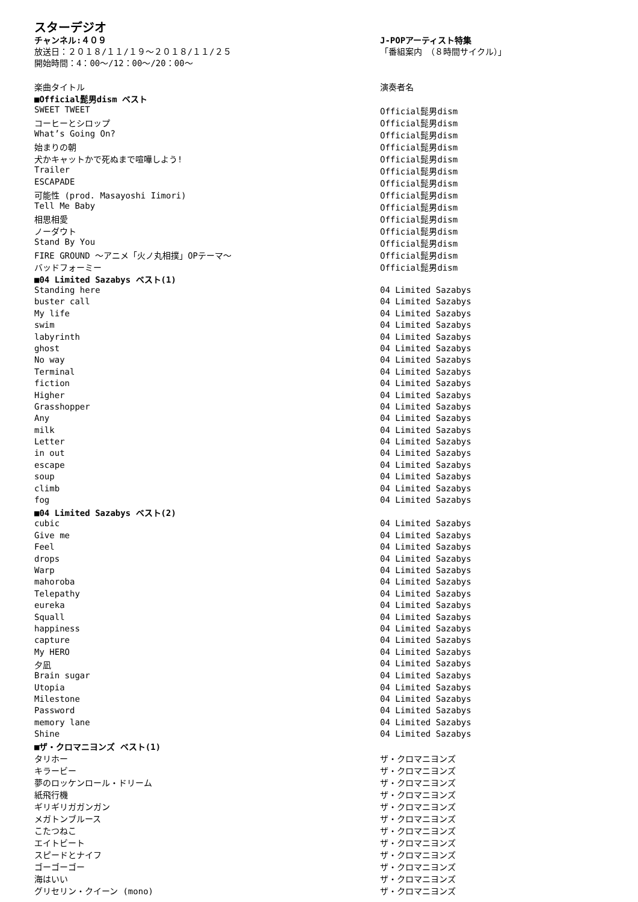スターデジオ
チャンネル:４０９
放送日：２０１８/１１/１９～２０１８/１１/２５
開始時間：4：00～/12：00～/20：00～
J-POPアーティスト特集
「番組案内　（８時間サイクル）」
| 楽曲タイトル | 演奏者名 |
| --- | --- |
| ■Official髭男dism ベスト | |
| SWEET TWEET | Official髭男dism |
| コーヒーとシロップ | Official髭男dism |
| What’s Going On? | Official髭男dism |
| 始まりの朝 | Official髭男dism |
| 犬かキャットかで死ぬまで喧嘩しよう! | Official髭男dism |
| Trailer | Official髭男dism |
| ESCAPADE | Official髭男dism |
| 可能性 (prod. Masayoshi Iimori) | Official髭男dism |
| Tell Me Baby | Official髭男dism |
| 相思相愛 | Official髭男dism |
| ノーダウト | Official髭男dism |
| Stand By You | Official髭男dism |
| FIRE GROUND ～アニメ「火ノ丸相撲」OPテーマ～ | Official髭男dism |
| バッドフォーミー | Official髭男dism |
| ■04 Limited Sazabys ベスト(1) | |
| Standing here | 04 Limited Sazabys |
| buster call | 04 Limited Sazabys |
| My life | 04 Limited Sazabys |
| swim | 04 Limited Sazabys |
| labyrinth | 04 Limited Sazabys |
| ghost | 04 Limited Sazabys |
| No way | 04 Limited Sazabys |
| Terminal | 04 Limited Sazabys |
| fiction | 04 Limited Sazabys |
| Higher | 04 Limited Sazabys |
| Grasshopper | 04 Limited Sazabys |
| Any | 04 Limited Sazabys |
| milk | 04 Limited Sazabys |
| Letter | 04 Limited Sazabys |
| in out | 04 Limited Sazabys |
| escape | 04 Limited Sazabys |
| soup | 04 Limited Sazabys |
| climb | 04 Limited Sazabys |
| fog | 04 Limited Sazabys |
| ■04 Limited Sazabys ベスト(2) | |
| cubic | 04 Limited Sazabys |
| Give me | 04 Limited Sazabys |
| Feel | 04 Limited Sazabys |
| drops | 04 Limited Sazabys |
| Warp | 04 Limited Sazabys |
| mahoroba | 04 Limited Sazabys |
| Telepathy | 04 Limited Sazabys |
| eureka | 04 Limited Sazabys |
| Squall | 04 Limited Sazabys |
| happiness | 04 Limited Sazabys |
| capture | 04 Limited Sazabys |
| My HERO | 04 Limited Sazabys |
| 夕凪 | 04 Limited Sazabys |
| Brain sugar | 04 Limited Sazabys |
| Utopia | 04 Limited Sazabys |
| Milestone | 04 Limited Sazabys |
| Password | 04 Limited Sazabys |
| memory lane | 04 Limited Sazabys |
| Shine | 04 Limited Sazabys |
| ■ザ・クロマニヨンズ ベスト(1) | |
| タリホー | ザ・クロマニヨンズ |
| キラービー | ザ・クロマニヨンズ |
| 夢のロッケンロール・ドリーム | ザ・クロマニヨンズ |
| 紙飛行機 | ザ・クロマニヨンズ |
| ギリギリガガンガン | ザ・クロマニヨンズ |
| メガトンブルース | ザ・クロマニヨンズ |
| こたつねこ | ザ・クロマニヨンズ |
| エイトビート | ザ・クロマニヨンズ |
| スピードとナイフ | ザ・クロマニヨンズ |
| ゴーゴーゴー | ザ・クロマニヨンズ |
| 海はいい | ザ・クロマニヨンズ |
| グリセリン・クイーン (mono) | ザ・クロマニヨンズ |